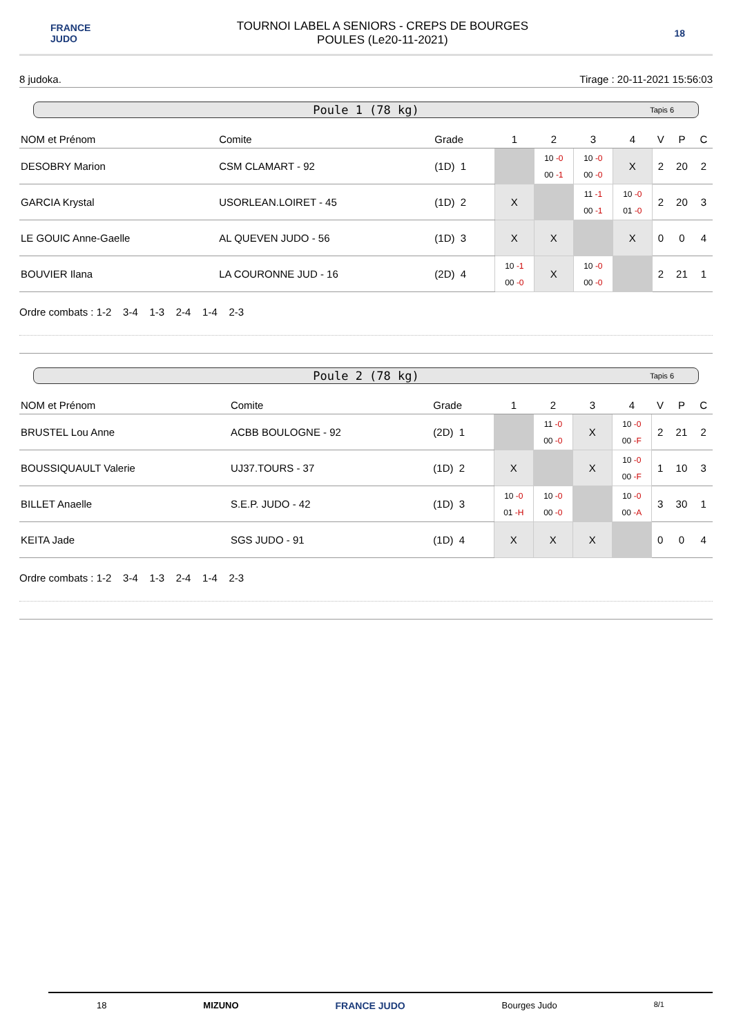FRANCE
JUDO
TOURNOI LABEL A SENIORS - CREPS DE BOURGES
POULES (Le20-11-2021)
18
8 judoka. Tirage : 20-11-2021 15:56:03
Poule 1 (78 kg) Tapis 6
| NOM et Prénom | Comite | Grade | 1 | 2 | 3 | 4 | V | P | C |
| --- | --- | --- | --- | --- | --- | --- | --- | --- | --- |
| DESOBRY Marion | CSM CLAMART - 92 | (1D) 1 | | 10 -0 00 -1 | 10 -0 00 -0 | X | 2 | 20 | 2 |
| GARCIA Krystal | USORLEAN.LOIRET - 45 | (1D) 2 | X | | 11 -1 00 -1 | 10 -0 01 -0 | 2 | 20 | 3 |
| LE GOUIC Anne-Gaelle | AL QUEVEN JUDO - 56 | (1D) 3 | X | X | | X | 0 | 0 | 4 |
| BOUVIER Ilana | LA COURONNE JUD - 16 | (2D) 4 | 10 -1 00 -0 | X | 10 -0 00 -0 | | 2 | 21 | 1 |
Ordre combats : 1-2 3-4 1-3 2-4 1-4 2-3
Poule 2 (78 kg) Tapis 6
| NOM et Prénom | Comite | Grade | 1 | 2 | 3 | 4 | V | P | C |
| --- | --- | --- | --- | --- | --- | --- | --- | --- | --- |
| BRUSTEL Lou Anne | ACBB BOULOGNE - 92 | (2D) 1 | | 11 -0 00 -0 | X | 10 -0 00 -F | 2 | 21 | 2 |
| BOUSSIQUAULT Valerie | UJ37.TOURS - 37 | (1D) 2 | X | | X | 10 -0 00 -F | 1 | 10 | 3 |
| BILLET Anaelle | S.E.P. JUDO - 42 | (1D) 3 | 10 -0 01 -H | 10 -0 00 -0 | | 10 -0 00 -A | 3 | 30 | 1 |
| KEITA Jade | SGS JUDO - 91 | (1D) 4 | X | X | X | | 0 | 0 | 4 |
Ordre combats : 1-2 3-4 1-3 2-4 1-4 2-3
18 MIZUNO FRANCE JUDO Bourges Judo 8/1